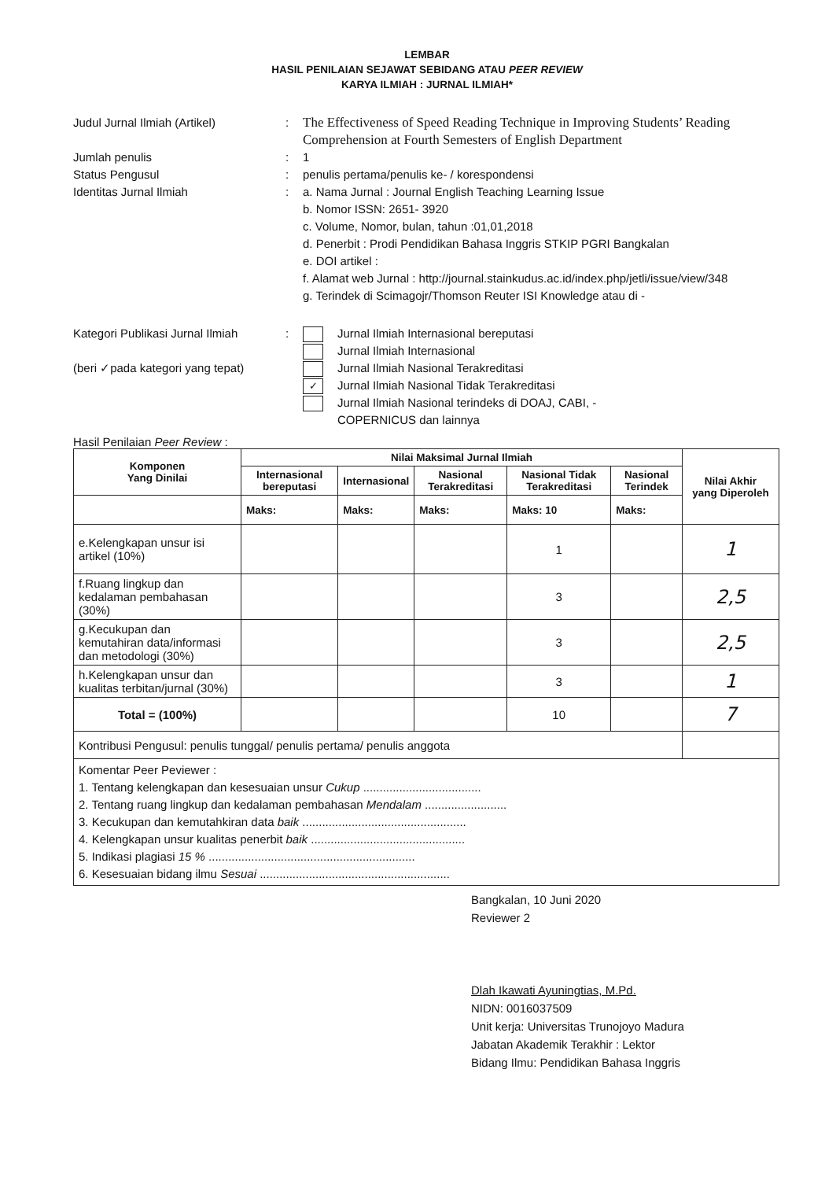LEMBAR
HASIL PENILAIAN SEJAWAT SEBIDANG ATAU PEER REVIEW
KARYA ILMIAH : JURNAL ILMIAH*
Judul Jurnal Ilmiah (Artikel) : The Effectiveness of Speed Reading Technique in Improving Students’ Reading Comprehension at Fourth Semesters of English Department
Jumlah penulis : 1
Status Pengusul : penulis pertama/penulis ke- / korespondensi
Identitas Jurnal Ilmiah : a. Nama Jurnal : Journal English Teaching Learning Issue
b. Nomor ISSN: 2651- 3920
c. Volume, Nomor, bulan, tahun :01,01,2018
d. Penerbit : Prodi Pendidikan Bahasa Inggris STKIP PGRI Bangkalan
e. DOI artikel :
f. Alamat web Jurnal : http://journal.stainkudus.ac.id/index.php/jetli/issue/view/348
g. Terindek di Scimagojr/Thomson Reuter ISI Knowledge atau di -
Kategori Publikasi Jurnal Ilmiah
(beri ✓pada kategori yang tepat)
: Jurnal Ilmiah Internasional bereputasi
Jurnal Ilmiah Internasional
Jurnal Ilmiah Nasional Terakreditasi
✓ Jurnal Ilmiah Nasional Tidak Terakreditasi
Jurnal Ilmiah Nasional terindeks di DOAJ, CABI, -
COPERNICUS dan lainnya
Hasil Penilaian Peer Review :
| Komponen Yang Dinilai | Nilai Maksimal Jurnal Ilmiah | | | | | Nilai Akhir yang Diperoleh |
| --- | --- | --- | --- | --- | --- | --- |
| | Internasional bereputasi | Internasional | Nasional Terakreditasi | Nasional Tidak Terakreditasi | Nasional Terindek | |
| | Maks: | Maks: | Maks: | Maks: 10 | Maks: | |
| e.Kelengkapan unsur isi artikel (10%) | | | | 1 | | 1 |
| f.Ruang lingkup dan kedalaman pembahasan (30%) | | | | 3 | | 2,5 |
| g.Kecukupan dan kemutahiran data/informasi dan metodologi (30%) | | | | 3 | | 2,5 |
| h.Kelengkapan unsur dan kualitas terbitan/jurnal (30%) | | | | 3 | | 1 |
| Total = (100%) | | | | 10 | | 7 |
| Kontribusi Pengusul: penulis tunggal/ penulis pertama/ penulis anggota | | | | | | |
| Komentar Peer Peviewer : 1. Tentang kelengkapan dan kesesuaian unsur Cukup .................................... 2. Tentang ruang lingkup dan kedalaman pembahasan Mendalam ......................... 3. Kecukupan dan kemutahkiran data baik .................................................. 4. Kelengkapan unsur kualitas penerbit baik ............................................... 5. Indikasi plagiasi 15 % ............................................................... 6. Kesesuaian bidang ilmu Sesuai .......................................................... | | | | | | |
Bangkalan, 10 Juni 2020
Reviewer 2
Dlah Ikawati Ayuningtias, M.Pd.
NIDN: 0016037509
Unit kerja: Universitas Trunojoyo Madura
Jabatan Akademik Terakhir : Lektor
Bidang Ilmu: Pendidikan Bahasa Inggris